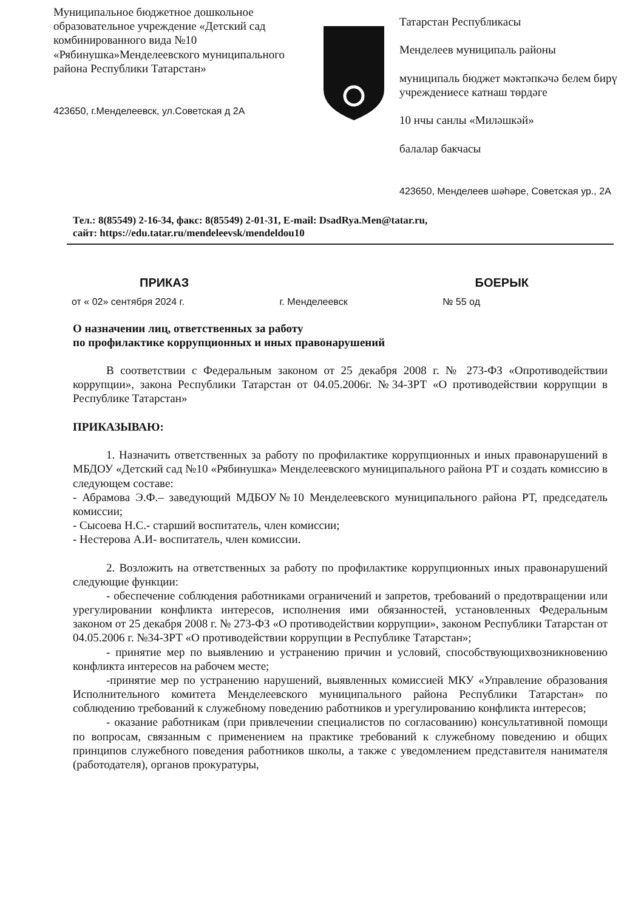Муниципальное бюджетное дошкольное образовательное учреждение «Детский сад комбинированного вида №10 «Рябинушка»Менделеевского муниципального района Республики Татарстан»
423650, г.Менделеевск, ул.Советская д 2А
Татарстан Республикасы
Менделеев муниципаль районы
муниципаль бюджет мәктәпкәчә белем бирү учреждениесе катнаш төрдәге
10 нчы санлы «Миләшкәй»
балалар бакчасы
423650, Менделеев шәһәре, Советская ур., 2А
Тел.: 8(85549) 2-16-34, факс: 8(85549) 2-01-31, E-mail: DsadRya.Men@tatar.ru,
сайт: https://edu.tatar.ru/mendeleevsk/mendeldou10
ПРИКАЗ БОЕРЫК
от « 02» сентября 2024 г. г. Менделеевск № 55 од
О назначении лиц, ответственных за работу
по профилактике коррупционных и иных правонарушений
В соответствии с Федеральным законом от 25 декабря 2008 г. № 273-ФЗ «Опротиводействии коррупции», закона Республики Татарстан от 04.05.2006г. №34-ЗРТ «О противодействии коррупции в Республике Татарстан»
ПРИКАЗЫВАЮ:
1. Назначить ответственных за работу по профилактике коррупционных и иных правонарушений в МБДОУ «Детский сад №10 «Рябинушка» Менделеевского муниципального района РТ и создать комиссию в следующем составе:
- Абрамова Э.Ф.– заведующий МДБОУ№10 Менделеевского муниципального района РТ, председатель комиссии;
- Сысоева Н.С.- старший воспитатель, член комиссии;
- Нестерова А.И- воспитатель, член комиссии.
2. Возложить на ответственных за работу по профилактике коррупционных иных правонарушений следующие функции:
- обеспечение соблюдения работниками ограничений и запретов, требований о предотвращении или урегулировании конфликта интересов, исполнения ими обязанностей, установленных Федеральным законом от 25 декабря 2008 г. № 273-ФЗ «О противодействии коррупции», законом Республики Татарстан от 04.05.2006 г. №34-ЗРТ «О противодействии коррупции в Республике Татарстан»;
- принятие мер по выявлению и устранению причин и условий, способствующихвозникновению конфликта интересов на рабочем месте;
-принятие мер по устранению нарушений, выявленных комиссией МКУ «Управление образования Исполнительного комитета Менделеевского муниципального района Республики Татарстан» по соблюдению требований к служебному поведению работников и урегулированию конфликта интересов;
- оказание работникам (при привлечении специалистов по согласованию) консультативной помощи по вопросам, связанным с применением на практике требований к служебному поведению и общих принципов служебного поведения работников школы, а также с уведомлением представителя нанимателя (работодателя), органов прокуратуры,